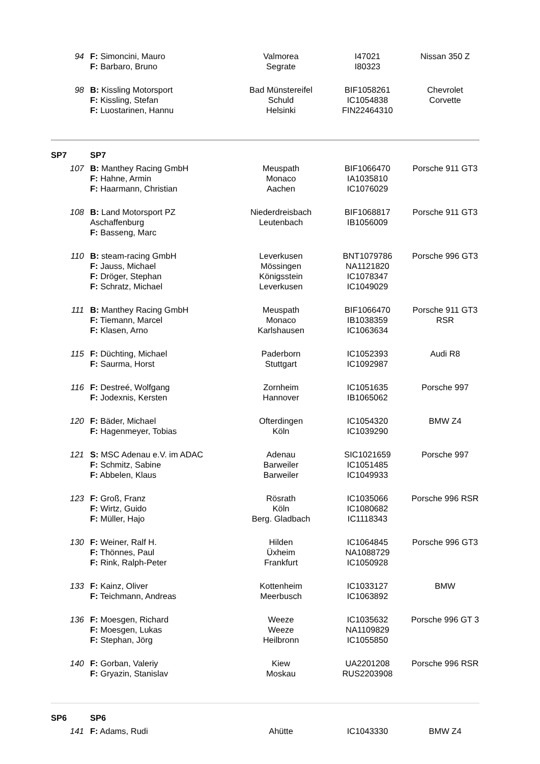| 94 | F: Simoncini, Mauro F: Barbaro, Bruno | Valmorea Segrate | I47021 I80323 | Nissan 350 Z |
| 98 | B: Kissling Motorsport F: Kissling, Stefan F: Luostarinen, Hannu | Bad Münstereifel Schuld Helsinki | BIF1058261 IC1054838 FIN22464310 | Chevrolet Corvette |
| SP7 | SP7 | | | |
| 107 | B: Manthey Racing GmbH F: Hahne, Armin F: Haarmann, Christian | Meuspath Monaco Aachen | BIF1066470 IA1035810 IC1076029 | Porsche 911 GT3 |
| 108 | B: Land Motorsport PZ Aschaffenburg F: Basseng, Marc | Niederdreisbach Leutenbach | BIF1068817 IB1056009 | Porsche 911 GT3 |
| 110 | B: steam-racing GmbH F: Jauss, Michael F: Dröger, Stephan F: Schratz, Michael | Leverkusen Mössingen Königsstein Leverkusen | BNT1079786 NA1121820 IC1078347 IC1049029 | Porsche 996 GT3 |
| 111 | B: Manthey Racing GmbH F: Tiemann, Marcel F: Klasen, Arno | Meuspath Monaco Karlshausen | BIF1066470 IB1038359 IC1063634 | Porsche 911 GT3 RSR |
| 115 | F: Düchting, Michael F: Saurma, Horst | Paderborn Stuttgart | IC1052393 IC1092987 | Audi R8 |
| 116 | F: Destreé, Wolfgang F: Jodexnis, Kersten | Zornheim Hannover | IC1051635 IB1065062 | Porsche 997 |
| 120 | F: Bäder, Michael F: Hagenmeyer, Tobias | Ofterdingen Köln | IC1054320 IC1039290 | BMW Z4 |
| 121 | S: MSC Adenau e.V. im ADAC F: Schmitz, Sabine F: Abbelen, Klaus | Adenau Barweiler Barweiler | SIC1021659 IC1051485 IC1049933 | Porsche 997 |
| 123 | F: Groß, Franz F: Wirtz, Guido F: Müller, Hajo | Rösrath Köln Berg. Gladbach | IC1035066 IC1080682 IC1118343 | Porsche 996 RSR |
| 130 | F: Weiner, Ralf H. F: Thönnes, Paul F: Rink, Ralph-Peter | Hilden Üxheim Frankfurt | IC1064845 NA1088729 IC1050928 | Porsche 996 GT3 |
| 133 | F: Kainz, Oliver F: Teichmann, Andreas | Kottenheim Meerbusch | IC1033127 IC1063892 | BMW |
| 136 | F: Moesgen, Richard F: Moesgen, Lukas F: Stephan, Jörg | Weeze Weeze Heilbronn | IC1035632 NA1109829 IC1055850 | Porsche 996 GT 3 |
| 140 | F: Gorban, Valeriy F: Gryazin, Stanislav | Kiew Moskau | UA2201208 RUS2203908 | Porsche 996 RSR |
| SP6 | SP6 | | | |
| 141 | F: Adams, Rudi | Ahütte | IC1043330 | BMW Z4 |